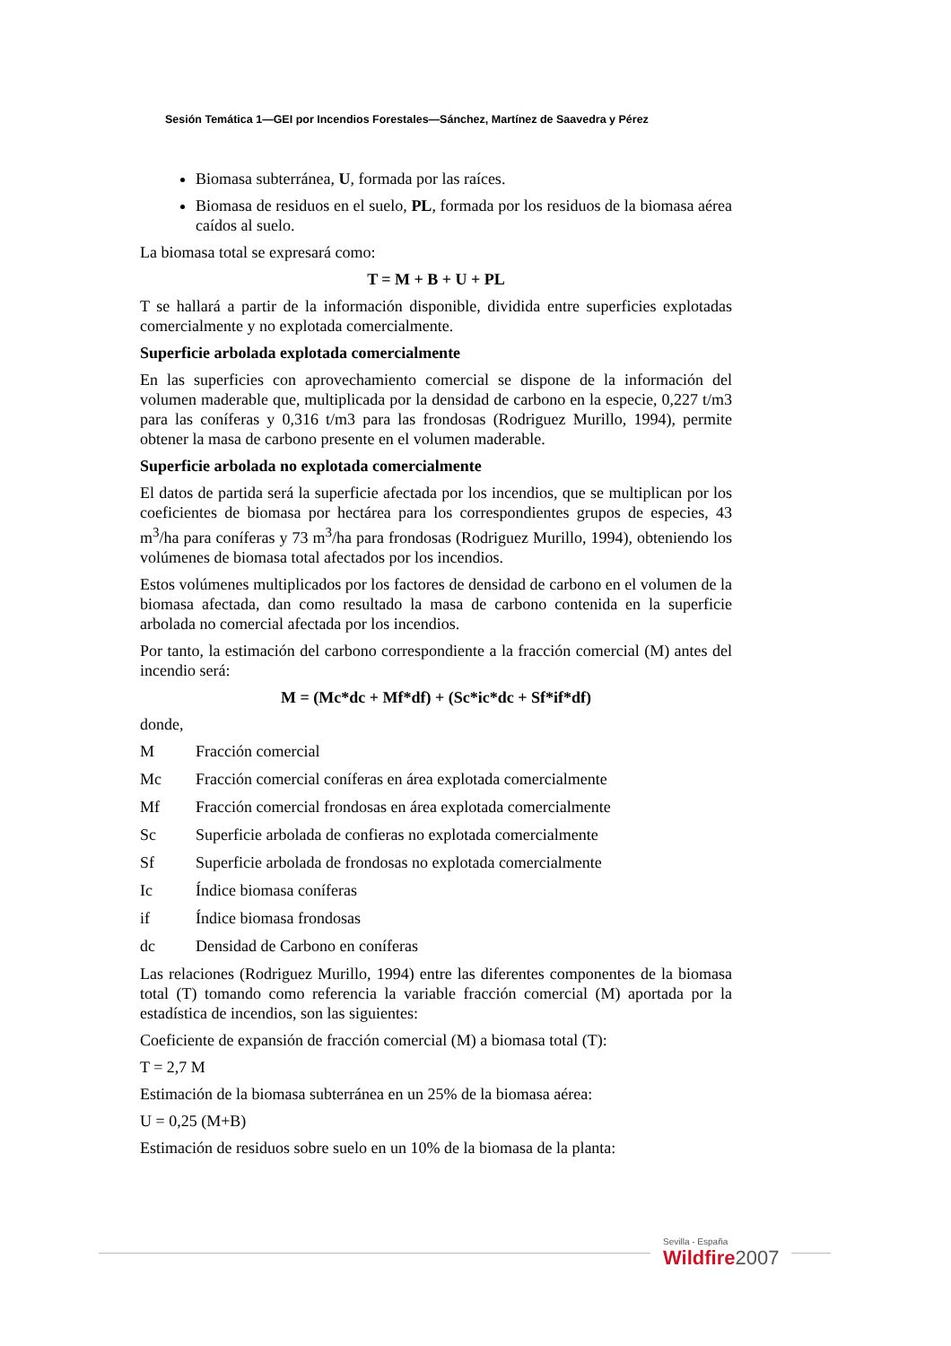Sesión Temática 1—GEI por Incendios Forestales—Sánchez, Martínez de Saavedra y Pérez
Biomasa subterránea, U, formada por las raíces.
Biomasa de residuos en el suelo, PL, formada por los residuos de la biomasa aérea caídos al suelo.
La biomasa total se expresará como:
T = M + B + U + PL
T se hallará a partir de la información disponible, dividida entre superficies explotadas comercialmente y no explotada comercialmente.
Superficie arbolada explotada comercialmente
En las superficies con aprovechamiento comercial se dispone de la información del volumen maderable que, multiplicada por la densidad de carbono en la especie, 0,227 t/m3 para las coníferas y 0,316 t/m3 para las frondosas (Rodriguez Murillo, 1994), permite obtener la masa de carbono presente en el volumen maderable.
Superficie arbolada no explotada comercialmente
El datos de partida será la superficie afectada por los incendios, que se multiplican por los coeficientes de biomasa por hectárea para los correspondientes grupos de especies, 43 m<sup>3</sup>/ha para coníferas y 73 m<sup>3</sup>/ha para frondosas (Rodriguez Murillo, 1994), obteniendo los volúmenes de biomasa total afectados por los incendios.
Estos volúmenes multiplicados por los factores de densidad de carbono en el volumen de la biomasa afectada, dan como resultado la masa de carbono contenida en la superficie arbolada no comercial afectada por los incendios.
Por tanto, la estimación del carbono correspondiente a la fracción comercial (M) antes del incendio será:
M = (Mc*dc + Mf*df) + (Sc*ic*dc + Sf*if*df)
donde,
M Fracción comercial
Mc Fracción comercial coníferas en área explotada comercialmente
Mf Fracción comercial frondosas en área explotada comercialmente
Sc Superficie arbolada de confieras no explotada comercialmente
Sf Superficie arbolada de frondosas no explotada comercialmente
Ic Índice biomasa coníferas
if Índice biomasa frondosas
dc Densidad de Carbono en coníferas
Las relaciones (Rodriguez Murillo, 1994) entre las diferentes componentes de la biomasa total (T) tomando como referencia la variable fracción comercial (M) aportada por la estadística de incendios, son las siguientes:
Coeficiente de expansión de fracción comercial (M) a biomasa total (T):
T = 2,7 M
Estimación de la biomasa subterránea en un 25% de la biomasa aérea:
U = 0,25 (M+B)
Estimación de residuos sobre suelo en un 10% de la biomasa de la planta:
Sevilla - España
Wildfire 2007